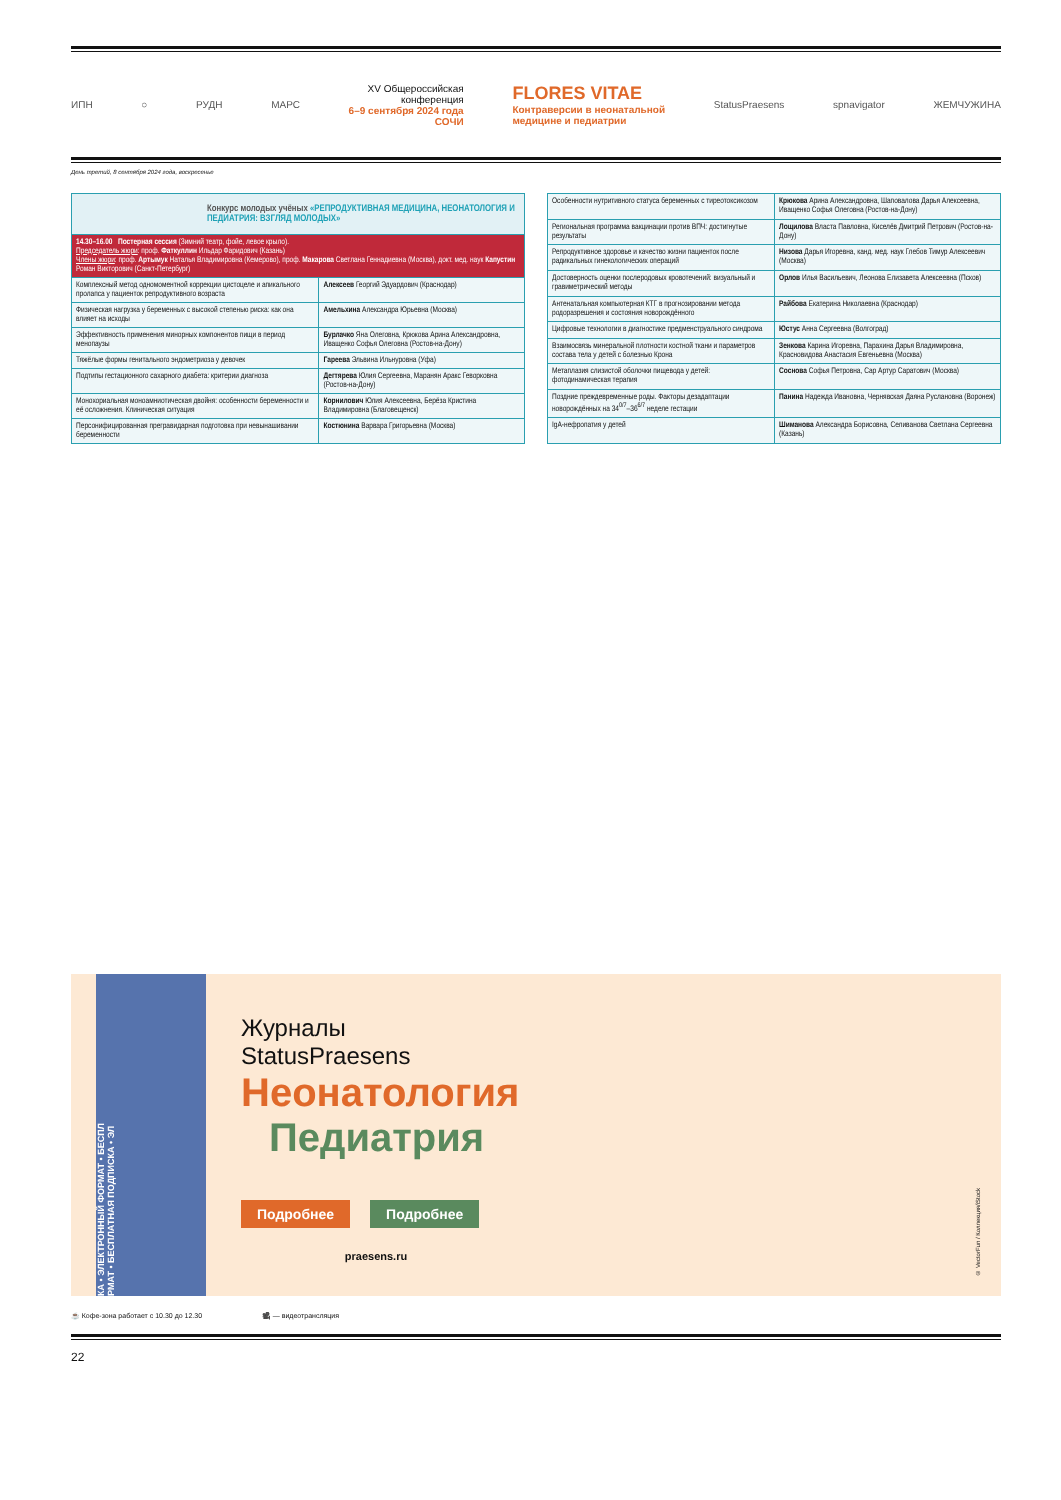ИПН ○ РУДН МАРС
XV Общероссийская
конференция
6–9 сентября 2024 года
СОЧИ
FLORES VITAE
Контраверсии в неонатальной
медицине и педиатрии
StatusPraesens spnavigator ЖЕМЧУЖИНА
День третий, 8 сентября 2024 года, воскресенье
| Конкурс молодых учёных «РЕПРОДУКТИВНАЯ МЕДИЦИНА, НЕОНАТОЛОГИЯ И ПЕДИАТРИЯ: ВЗГЛЯД МОЛОДЫХ» | |
| 14.30–16.00 Постерная сессия (Зимний театр, фойе, левое крыло). Председатель жюри : проф. Фаткуллин Ильдар Фаридович (Казань) Члены жюри : проф. Артымук Наталья Владимировна (Кемерово), проф. Макарова Светлана Геннадиевна (Москва), докт. мед. наук Капустин Роман Викторович (Санкт-Петербург) | |
| Комплексный метод одномоментной коррекции цистоцеле и апикального пролапса у пациенток репродуктивного возраста | Алексеев Георгий Эдуардович (Краснодар) |
| Физическая нагрузка у беременных с высокой степенью риска: как она влияет на исходы | Амельхина Александра Юрьевна (Москва) |
| Эффективность применения минорных компонентов пищи в период менопаузы | Бурлачко Яна Олеговна, Крюкова Арина Александровна, Иващенко Софья Олеговна (Ростов-на-Дону) |
| Тяжёлые формы генитального эндометриоза у девочек | Гареева Эльвина Ильнуровна (Уфа) |
| Подтипы гестационного сахарного диабета: критерии диагноза | Дегтярева Юлия Сергеевна, Маранян Аракс Геворковна (Ростов-на-Дону) |
| Монохориальная моноамниотическая двойня: особенности беременности и её осложнения. Клиническая ситуация | Корнилович Юлия Алексеевна, Берёза Кристина Владимировна (Благовещенск) |
| Персонифицированная прегравидарная подготовка при невынашивании беременности | Костюнина Варвара Григорьевна (Москва) |
| Особенности нутритивного статуса беременных с тиреотоксикозом | Крюкова Арина Александровна, Шаповалова Дарья Алексеевна, Иващенко Софья Олеговна (Ростов-на-Дону) |
| Региональная программа вакцинации против ВПЧ: достигнутые результаты | Лощилова Власта Павловна, Киселёв Дмитрий Петрович (Ростов-на-Дону) |
| Репродуктивное здоровье и качество жизни пациенток после радикальных гинекологических операций | Низова Дарья Игоревна, канд. мед. наук Глебов Тимур Алексеевич (Москва) |
| Достоверность оценки послеродовых кровотечений: визуальный и гравиметрический методы | Орлов Илья Васильевич, Леонова Елизавета Алексеевна (Псков) |
| Антенатальная компьютерная КТГ в прогнозировании метода родоразрешения и состояния новорождённого | Райбова Екатерина Николаевна (Краснодар) |
| Цифровые технологии в диагностике предменструального синдрома | Юстус Анна Сергеевна (Волгоград) |
| Взаимосвязь минеральной плотности костной ткани и параметров состава тела у детей с болезнью Крона | Зенкова Карина Игоревна, Парахина Дарья Владимировна, Красновидова Анастасия Евгеньевна (Москва) |
| Метаплазия слизистой оболочки пищевода у детей: фотодинамическая терапия | Соснова Софья Петровна, Сар Артур Саратович (Москва) |
| Поздние преждевременные роды. Факторы дезадаптации новорождённых на 34<sup>0/7</sup>–36<sup>6/7</sup> неделе гестации | Панина Надежда Ивановна, Чернявская Даяна Руслановна (Воронеж) |
| IgA-нефропатия у детей | Шиманова Александра Борисовна, Селиванова Светлана Сергеевна (Казань) |
КА • ЭЛЕКТРОННЫЙ ФОРМАТ • БЕСПЛ
РМАТ • БЕСПЛАТНАЯ ПОДПИСКА • ЭЛ
Журналы StatusPraesens
Неонатология
Педиатрия
Подробнее Подробнее
praesens.ru
© VectorFun / Коллекция/iStock
☕ Кофе-зона работает с 10.30 до 12.30 🎥 — видеотрансляция
22